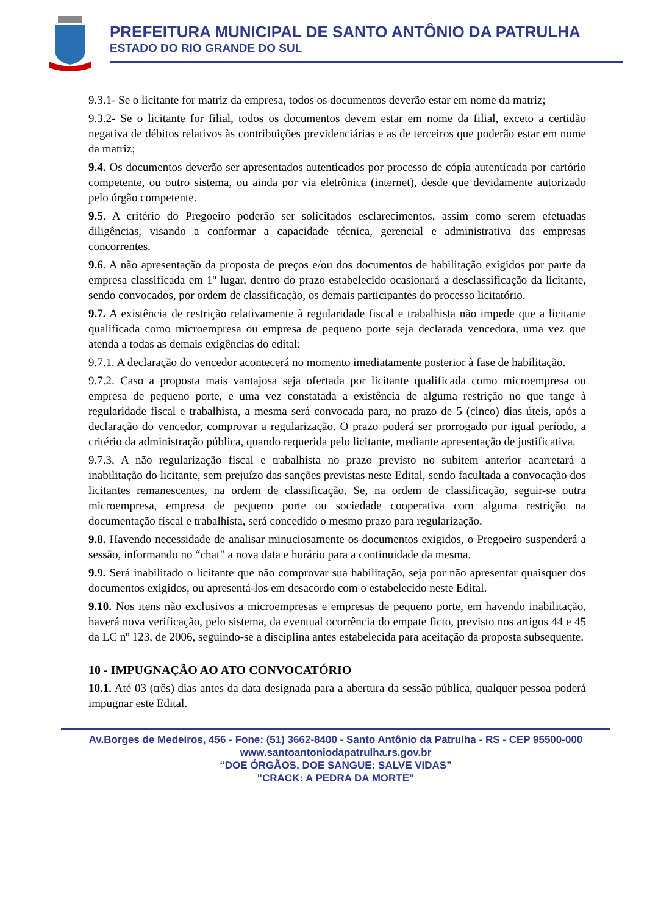PREFEITURA MUNICIPAL DE SANTO ANTÔNIO DA PATRULHA
ESTADO DO RIO GRANDE DO SUL
9.3.1- Se o licitante for matriz da empresa, todos os documentos deverão estar em nome da matriz;
9.3.2- Se o licitante for filial, todos os documentos devem estar em nome da filial, exceto a certidão negativa de débitos relativos às contribuições previdenciárias e as de terceiros que poderão estar em nome da matriz;
9.4. Os documentos deverão ser apresentados autenticados por processo de cópia autenticada por cartório competente, ou outro sistema, ou ainda por via eletrônica (internet), desde que devidamente autorizado pelo órgão competente.
9.5. A critério do Pregoeiro poderão ser solicitados esclarecimentos, assim como serem efetuadas diligências, visando a conformar a capacidade técnica, gerencial e administrativa das empresas concorrentes.
9.6. A não apresentação da proposta de preços e/ou dos documentos de habilitação exigidos por parte da empresa classificada em 1º lugar, dentro do prazo estabelecido ocasionará a desclassificação da licitante, sendo convocados, por ordem de classificação, os demais participantes do processo licitatório.
9.7. A existência de restrição relativamente à regularidade fiscal e trabalhista não impede que a licitante qualificada como microempresa ou empresa de pequeno porte seja declarada vencedora, uma vez que atenda a todas as demais exigências do edital:
9.7.1. A declaração do vencedor acontecerá no momento imediatamente posterior à fase de habilitação.
9.7.2. Caso a proposta mais vantajosa seja ofertada por licitante qualificada como microempresa ou empresa de pequeno porte, e uma vez constatada a existência de alguma restrição no que tange à regularidade fiscal e trabalhista, a mesma será convocada para, no prazo de 5 (cinco) dias úteis, após a declaração do vencedor, comprovar a regularização. O prazo poderá ser prorrogado por igual período, a critério da administração pública, quando requerida pelo licitante, mediante apresentação de justificativa.
9.7.3. A não regularização fiscal e trabalhista no prazo previsto no subitem anterior acarretará a inabilitação do licitante, sem prejuízo das sanções previstas neste Edital, sendo facultada a convocação dos licitantes remanescentes, na ordem de classificação. Se, na ordem de classificação, seguir-se outra microempresa, empresa de pequeno porte ou sociedade cooperativa com alguma restrição na documentação fiscal e trabalhista, será concedido o mesmo prazo para regularização.
9.8. Havendo necessidade de analisar minuciosamente os documentos exigidos, o Pregoeiro suspenderá a sessão, informando no “chat” a nova data e horário para a continuidade da mesma.
9.9. Será inabilitado o licitante que não comprovar sua habilitação, seja por não apresentar quaisquer dos documentos exigidos, ou apresentá-los em desacordo com o estabelecido neste Edital.
9.10. Nos itens não exclusivos a microempresas e empresas de pequeno porte, em havendo inabilitação, haverá nova verificação, pelo sistema, da eventual ocorrência do empate ficto, previsto nos artigos 44 e 45 da LC nº 123, de 2006, seguindo-se a disciplina antes estabelecida para aceitação da proposta subsequente.
10 - IMPUGNAÇÃO AO ATO CONVOCATÓRIO
10.1. Até 03 (três) dias antes da data designada para a abertura da sessão pública, qualquer pessoa poderá impugnar este Edital.
Av.Borges de Medeiros, 456 - Fone: (51) 3662-8400 - Santo Antônio da Patrulha - RS - CEP 95500-000
www.santoantoniodapatrulha.rs.gov.br
“DOE ÓRGÃOS, DOE SANGUE: SALVE VIDAS”
"CRACK: A PEDRA DA MORTE"